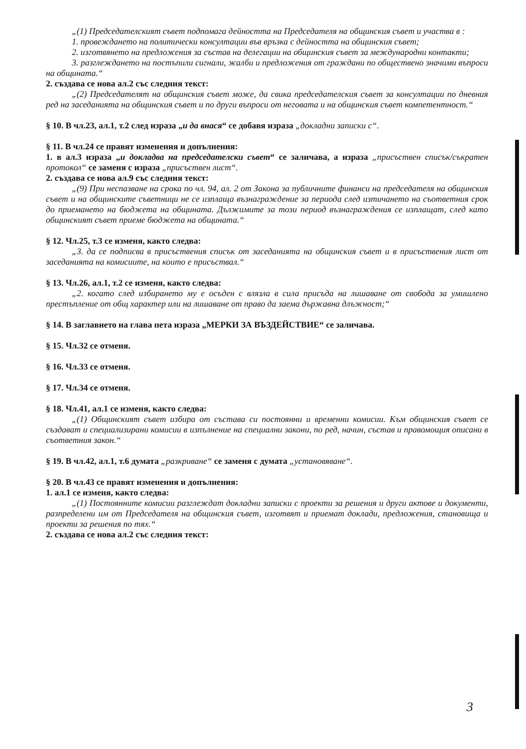„(1) Председателският съвет подпомага дейността на Председателя на общинския съвет и участва в :
1. провеждането на политически консултации във връзка с дейността на общинския съвет;
2. изготвянето на предложения за състав на делегации на общинския съвет за международни контакти;
3. разглеждането на постъпили сигнали, жалби и предложения от граждани по обществено значими въпроси на общината.“
2. създава се нова ал.2 със следния текст:
„(2) Председателят на общинския съвет може, да свика председателския съвет за консултации по дневния ред на заседанията на общинския съвет и по други въпроси от неговата и на общинския съвет компетентност.“
§ 10. В чл.23, ал.1, т.2 след израза „и да внася“ се добавя израза „докладни записки с“.
§ 11. В чл.24 се правят изменения и допълнения:
1. в ал.3 израза „и докладва на председателски съвет“ се заличава, а израза „присъствен списък/съкратен протокол“ се заменя с израза „присъствен лист“.
2. създава се нова ал.9 със следния текст:
„(9) При неспазване на срока по чл. 94, ал. 2 от Закона за публичните финанси на председателя на общинския съвет и на общинските съветници не се изплаща възнаграждение за периода след изтичането на съответния срок до приемането на бюджета на общината. Дължимите за този период възнаграждения се изплащат, след като общинският съвет приеме бюджета на общината.“
§ 12. Чл.25, т.3 се изменя, както следва:
„3. да се подписва в присъствения списък от заседанията на общинския съвет и в присъствения лист от заседанията на комисиите, на които е присъствал.“
§ 13. Чл.26, ал.1, т.2 се изменя, както следва:
„2. когато след избирането му е осъден с влязла в сила присъда на лишаване от свобода за умишлено престъпление от общ характер или на лишаване от право да заема държавна длъжност;“
§ 14. В заглавието на глава пета израза „МЕРКИ ЗА ВЪЗДЕЙСТВИЕ“ се заличава.
§ 15. Чл.32 се отменя.
§ 16. Чл.33 се отменя.
§ 17. Чл.34 се отменя.
§ 18. Чл.41, ал.1 се изменя, както следва:
„(1) Общинският съвет избира от състава си постоянни и временни комисии. Към общинския съвет се създават и специализирани комисии в изпълнение на специални закони, по ред, начин, състав и правомощия описани в съответния закон.“
§ 19. В чл.42, ал.1, т.6 думата „разкриване“ се заменя с думата „установяване“.
§ 20. В чл.43 се правят изменения и допълнения:
1. ал.1 се изменя, както следва:
„(1) Постоянните комисии разглеждат докладни записки с проекти за решения и други актове и документи, разпределени им от Председателя на общинския съвет, изготвят и приемат доклади, предложения, становища и проекти за решения по тях.“
2. създава се нова ал.2 със следния текст:
3